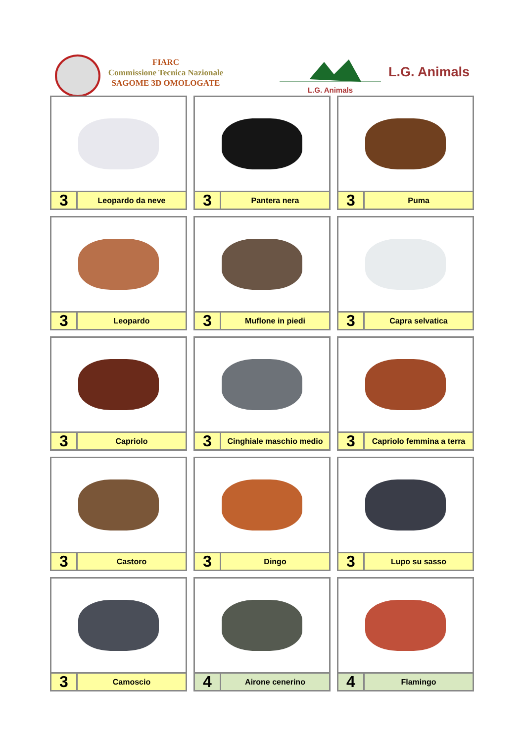FIARC
Commissione Tecnica Nazionale
SAGOME 3D OMOLOGATE
L.G. Animals
L.G. Animals
3
Leopardo da neve
3
Pantera nera
3
Puma
3
Leopardo
3
Muflone in piedi
3
Capra selvatica
3
Capriolo
3
Cinghiale maschio medio
3
Capriolo femmina a terra
3
Castoro
3
Dingo
3
Lupo su sasso
3
Camoscio
4
Airone cenerino
4
Flamingo